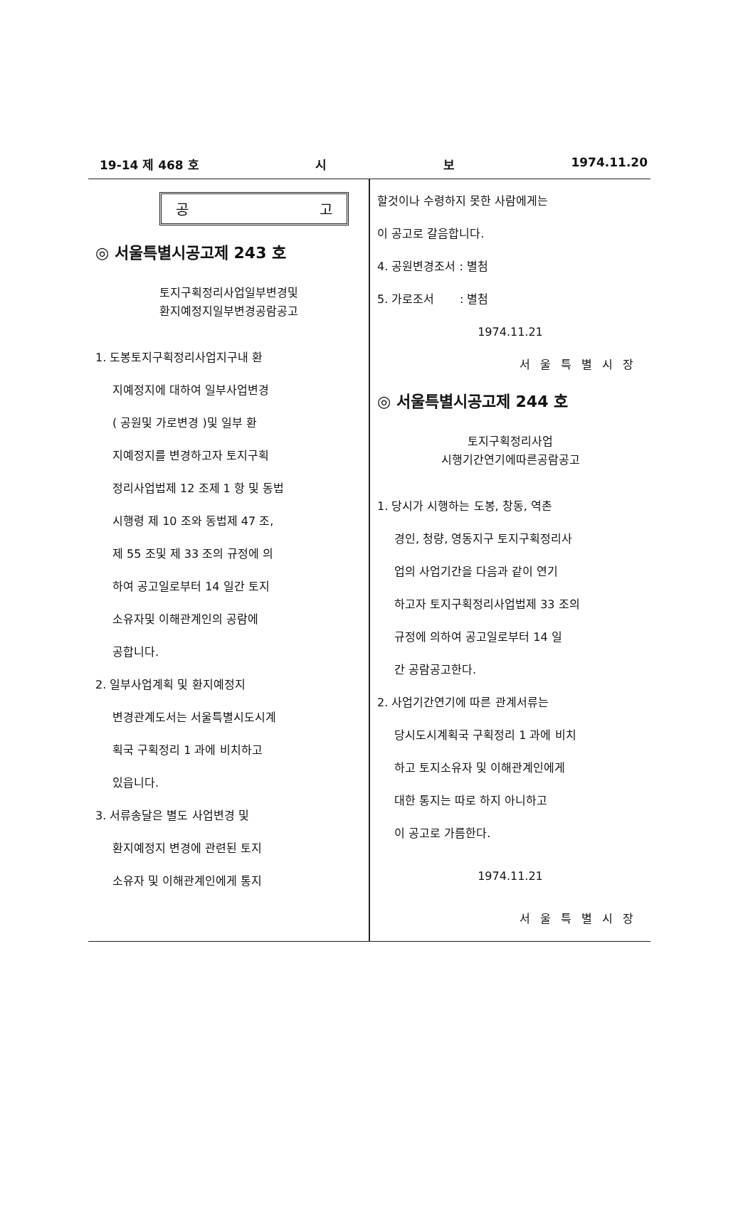19-14 제 468 호 시 보 1974.11.20
공 고
◎ 서울특별시공고제 243 호
토지구획정리사업일부변경및
환지예정지일부변경공람공고
1. 도봉토지구획정리사업지구내 환
지예정지에 대하여 일부사업변경
( 공원및 가로변경 )및 일부 환
지예정지를 변경하고자 토지구획
정리사업법제 12 조제 1 항 및 동법
시행령 제 10 조와 동법제 47 조,
제 55 조및 제 33 조의 규정에 의
하여 공고일로부터 14 일간 토지
소유자및 이해관계인의 공람에
공합니다.
2. 일부사업계획 및 환지예정지
변경관계도서는 서울특별시도시계
획국 구획정리 1 과에 비치하고
있읍니다.
3. 서류송달은 별도 사업변경 및
환지예정지 변경에 관련된 토지
소유자 및 이해관계인에게 통지
할것이나 수령하지 못한 사람에게는
이 공고로 갈음합니다.
4. 공원변경조서 : 별첨
5. 가로조서 : 별첨
1974.11.21
서울특별시장
◎ 서울특별시공고제 244 호
토지구획정리사업
시행기간연기에따른공람공고
1. 당시가 시행하는 도봉, 창동, 역촌
경인, 청량, 영동지구 토지구획정리사
업의 사업기간을 다음과 같이 연기
하고자 토지구획정리사업법제 33 조의
규정에 의하여 공고일로부터 14 일
간 공람공고한다.
2. 사업기간연기에 따른 관계서류는
당시도시계획국 구획정리 1 과에 비치
하고 토지소유자 및 이해관계인에게
대한 통지는 따로 하지 아니하고
이 공고로 가름한다.
1974.11.21
서울특별시장